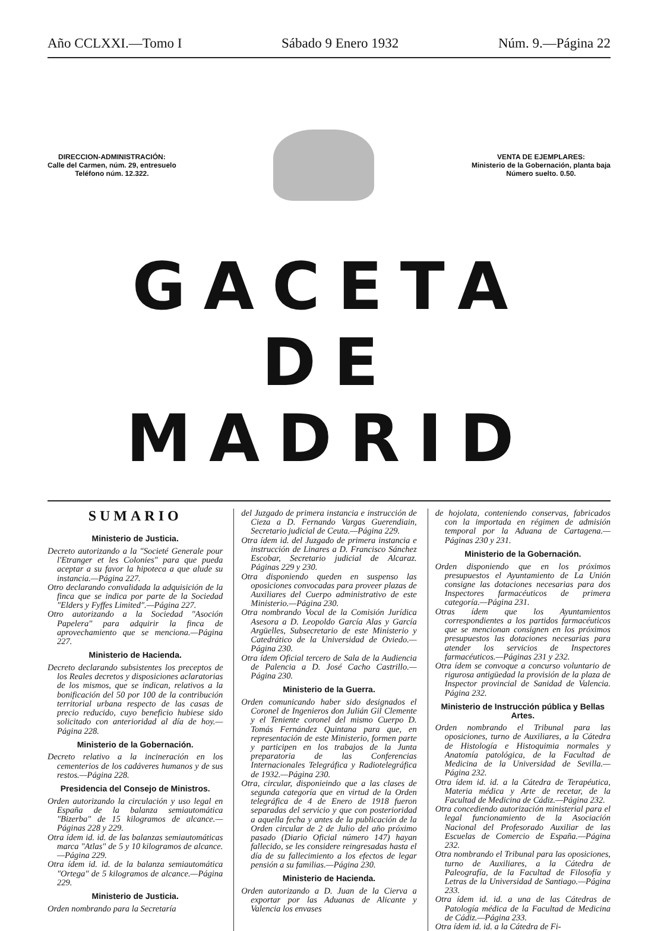Año CCLXXI.—Tomo I Sábado 9 Enero 1932 Núm. 9.—Página 22
DIRECCION-ADMINISTRACIÓN:
Calle del Carmen, núm. 29, entresuelo
Teléfono núm. 12.322.
VENTA DE EJEMPLARES:
Ministerio de la Gobernación, planta baja
Número suelto. 0.50.
GACETA DE MADRID
SUMARIO
Ministerio de Justicia.
Decreto autorizando a la "Societé Generale pour l'Etranger et les Colonies" para que pueda aceptar a su favor la hipoteca a que alude su instancia.—Página 227.
Otro declarando convalidada la adquisición de la finca que se indica por parte de la Sociedad "Elders y Fyffes Limited".—Página 227.
Otro autorizando a la Sociedad "Asoción Papelera" para adquirir la finca de aprovechamiento que se menciona.—Página 227.
Ministerio de Hacienda.
Decreto declarando subsistentes los preceptos de los Reales decretos y disposiciones aclaratorias de los mismos, que se indican, relativos a la bonificación del 50 por 100 de la contribución territorial urbana respecto de las casas de precio reducido, cuyo beneficio hubiese sido solicitado con anterioridad al día de hoy.—Página 228.
Ministerio de la Gobernación.
Decreto relativo a la incineración en los cementerios de los cadáveres humanos y de sus restos.—Página 228.
Presidencia del Consejo de Ministros.
Orden autorizando la circulación y uso legal en España de la balanza semiautomática "Bizerba" de 15 kilogramos de alcance.—Páginas 228 y 229.
Otra ídem id. id. de las balanzas semiautomáticas marca "Atlas" de 5 y 10 kilogramos de alcance.—Página 229.
Otra ídem id. id. de la balanza semiautomática "Ortega" de 5 kilogramos de alcance.—Página 229.
Ministerio de Justicia.
Orden nombrando para la Secretaría
del Juzgado de primera instancia e instrucción de Cieza a D. Fernando Vargas Guerendiain, Secretario judicial de Ceuta.—Página 229.
Otra ídem id. del Juzgado de primera instancia e instrucción de Linares a D. Francisco Sánchez Escobar, Secretario judicial de Alcaraz. Páginas 229 y 230.
Otra disponiendo queden en suspenso las oposiciones convocadas para proveer plazas de Auxiliares del Cuerpo administrativo de este Ministerio.—Página 230.
Otra nombrando Vocal de la Comisión Jurídica Asesora a D. Leopoldo García Alas y García Argüelles, Subsecretario de este Ministerio y Catedrático de la Universidad de Oviedo.—Página 230.
Otra ídem Oficial tercero de Sala de la Audiencia de Palencia a D. José Cacho Castrillo.—Página 230.
Ministerio de la Guerra.
Orden comunicando haber sido designados el Coronel de Ingenieros don Julián Gil Clemente y el Teniente coronel del mismo Cuerpo D. Tomás Fernández Quintana para que, en representación de este Ministerio, formen parte y participen en los trabajos de la Junta preparatoria de las Conferencias Internacionales Telegráfica y Radiotelegráfica de 1932.—Página 230.
Otra, circular, disponieindo que a las clases de segunda categoría que en virtud de la Orden telegráfica de 4 de Enero de 1918 fueron separadas del servicio y que con posterioridad a aquella fecha y antes de la publicación de la Orden circular de 2 de Julio del año próximo pasado (Diario Oficial número 147) hayan fallecido, se les considere reingresadas hasta el día de su fallecimiento a los efectos de legar pensión a su familias.—Página 230.
Ministerio de Hacienda.
Orden autorizando a D. Juan de la Cierva a exportar por las Aduanas de Alicante y Valencia los envases
de hojolata, conteniendo conservas, fabricados con la importada en régimen de admisión temporal por la Aduana de Cartagena.—Páginas 230 y 231.
Ministerio de la Gobernación.
Orden disponiendo que en los próximos presupuestos el Ayuntamiento de La Unión consigne las dotaciones necesarias para dos Inspectores farmacéuticos de primera categoría.—Página 231.
Otras ídem que los Ayuntamientos correspondientes a los partidos farmacéuticos que se mencionan consignen en los próximos presupuestos las dotaciones necesarias para atender los servicios de Inspectores farmacéuticos.—Páginas 231 y 232.
Otra ídem se convoque a concurso voluntario de rigurosa antigüedad la provisión de la plaza de Inspector provincial de Sanidad de Valencia. Página 232.
Ministerio de Instrucción pública y Bellas Artes.
Orden nombrando el Tribunal para las oposiciones, turno de Auxiliares, a la Cátedra de Histología e Histoquimia normales y Anatomía patológica, de la Facultad de Medicina de la Universidad de Sevilla.—Página 232.
Otra ídem id. id. a la Cátedra de Terapéutica, Materia médica y Arte de recetar, de la Facultad de Medicina de Cádiz.—Página 232.
Otra concediendo autorización ministerial para el legal funcionamiento de la Asociación Nacional del Profesorado Auxiliar de las Escuelas de Comercio de España.—Página 232.
Otra nombrando el Tribunal para las oposiciones, turno de Auxiliares, a la Cátedra de Paleografía, de la Facultad de Filosofía y Letras de la Universidad de Santiago.—Página 233.
Otra ídem id. id. a una de las Cátedras de Patología médica de la Facultad de Medicina de Cádiz.—Página 233.
Otra ídem id. id. a la Cátedra de Fi-